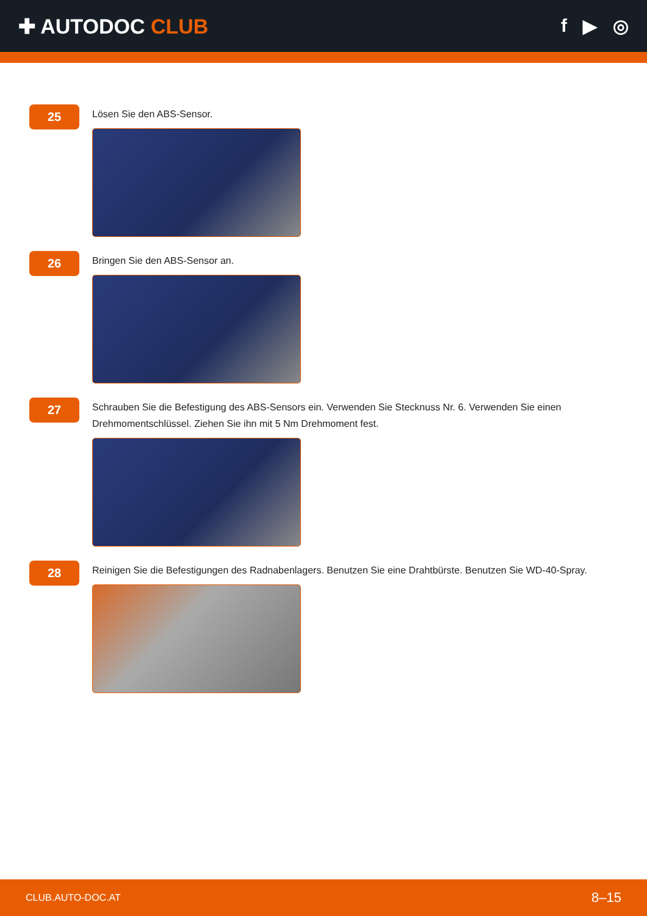✚ AUTODOC CLUB f ▶ ◎
25
Lösen Sie den ABS-Sensor.
26
Bringen Sie den ABS-Sensor an.
27
Schrauben Sie die Befestigung des ABS-Sensors ein. Verwenden Sie Stecknuss Nr. 6. Verwenden Sie einen Drehmomentschlüssel. Ziehen Sie ihn mit 5 Nm Drehmoment fest.
28
Reinigen Sie die Befestigungen des Radnabenlagers. Benutzen Sie eine Drahtbürste. Benutzen Sie WD-40-Spray.
CLUB.AUTO-DOC.AT 8–15